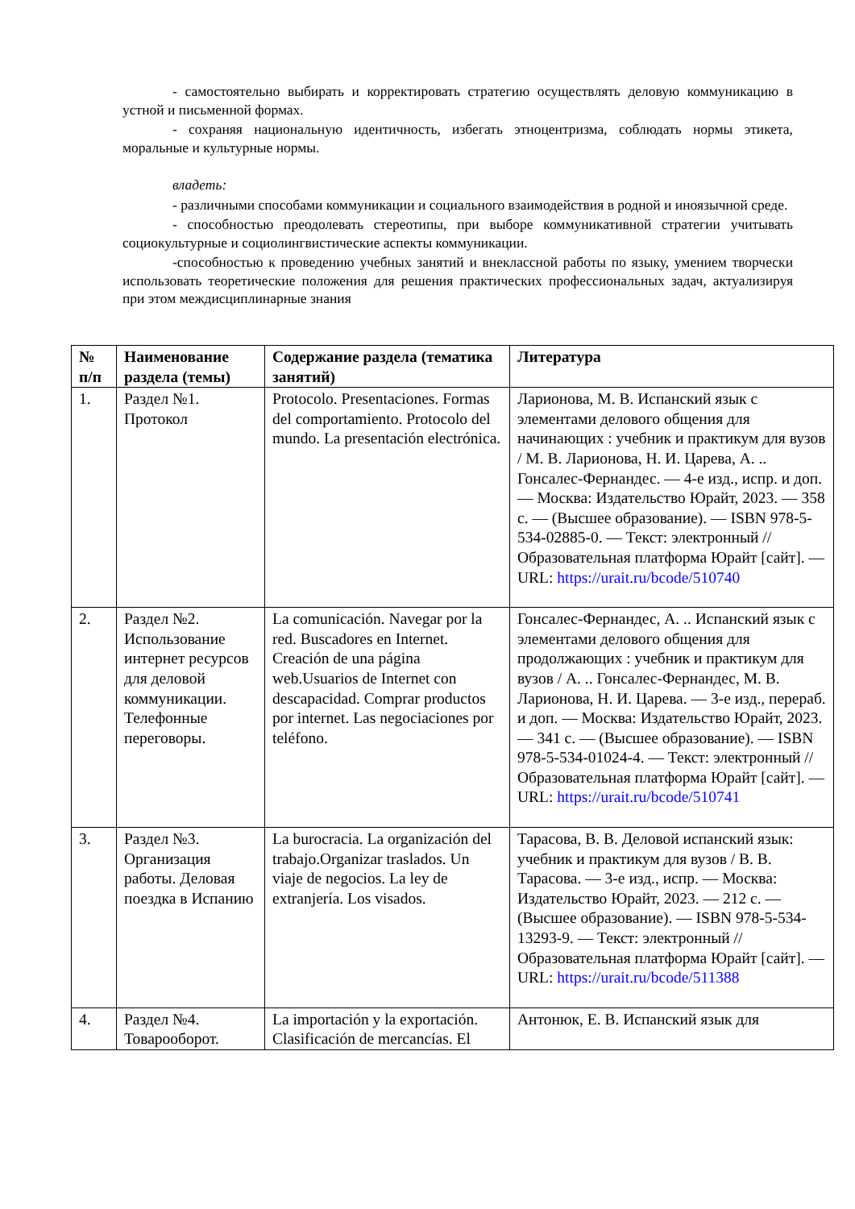- самостоятельно выбирать и корректировать стратегию осуществлять деловую коммуникацию в устной и письменной формах.
- сохраняя национальную идентичность, избегать этноцентризма, соблюдать нормы этикета, моральные и культурные нормы.
владеть:
- различными способами коммуникации и социального взаимодействия в родной и иноязычной среде.
- способностью преодолевать стереотипы, при выборе коммуникативной стратегии учитывать социокультурные и социолингвистические аспекты коммуникации.
-способностью к проведению учебных занятий и внеклассной работы по языку, умением творчески использовать теоретические положения для решения практических профессиональных задач, актуализируя при этом междисциплинарные знания
| № п/п | Наименование раздела (темы) | Содержание раздела (тематика занятий) | Литература |
| --- | --- | --- | --- |
| 1. | Раздел №1. Протокол | Protocolo. Presentaciones. Formas del comportamiento. Protocolo del mundo. La presentación electrónica. | Ларионова, М. В. Испанский язык с элементами делового общения для начинающих : учебник и практикум для вузов / М. В. Ларионова, Н. И. Царева, А. .. Гонсалес-Фернандес. — 4-е изд., испр. и доп. — Москва: Издательство Юрайт, 2023. — 358 с. — (Высшее образование). — ISBN 978-5-534-02885-0. — Текст: электронный // Образовательная платформа Юрайт [сайт]. — URL: https://urait.ru/bcode/510740 |
| 2. | Раздел №2. Использование интернет ресурсов для деловой коммуникации. Телефонные переговоры. | La comunicación. Navegar por la red. Buscadores en Internet. Creación de una página web.Usuarios de Internet con descapacidad. Comprar productos por internet. Las negociaciones por teléfono. | Гонсалес-Фернандес, А. .. Испанский язык с элементами делового общения для продолжающих : учебник и практикум для вузов / А. .. Гонсалес-Фернандес, М. В. Ларионова, Н. И. Царева. — 3-е изд., перераб. и доп. — Москва: Издательство Юрайт, 2023. — 341 с. — (Высшее образование). — ISBN 978-5-534-01024-4. — Текст: электронный // Образовательная платформа Юрайт [сайт]. — URL: https://urait.ru/bcode/510741 |
| 3. | Раздел №3. Организация работы. Деловая поездка в Испанию | La burocracia. La organización del trabajo.Organizar traslados. Un viaje de negocios. La ley de extranjería. Los visados. | Тарасова, В. В. Деловой испанский язык: учебник и практикум для вузов / В. В. Тарасова. — 3-е изд., испр. — Москва: Издательство Юрайт, 2023. — 212 с. — (Высшее образование). — ISBN 978-5-534-13293-9. — Текст: электронный // Образовательная платформа Юрайт [сайт]. — URL: https://urait.ru/bcode/511388 |
| 4. | Раздел №4. Товарооборот. | La importación y la exportación. Clasificación de mercancías. El | Антонюк, Е. В. Испанский язык для |